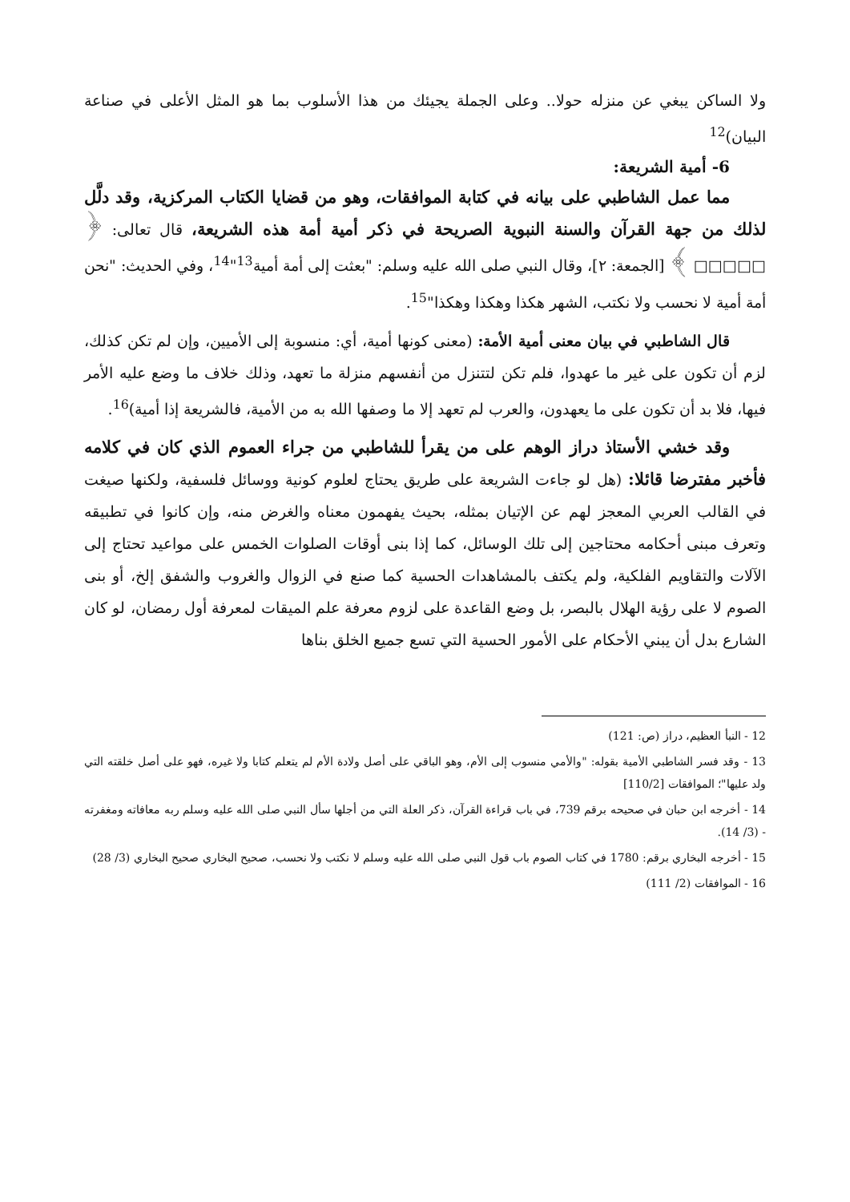ولا الساكن يبغي عن منزله حولا.. وعلى الجملة يجيئك من هذا الأسلوب بما هو المثل الأعلى في صناعة البيان)<sup>12</sup>
6- أمية الشريعة:
مما عمل الشاطبي على بيانه في كتابة الموافقات، وهو من قضايا الكتاب المركزية، وقد دلَّل لذلك من جهة القرآن والسنة النبوية الصريحة في ذكر أمية أمة هذه الشريعة، قال تعالى: ﴿ □□□□□ ﴾ [الجمعة: ٢]، وقال النبي صلى الله عليه وسلم: "بعثت إلى أمة أمية<sup>13</sup>"<sup>14</sup>، وفي الحديث: "نحن أمة أمية لا نحسب ولا نكتب، الشهر هكذا وهكذا وهكذا"<sup>15</sup>.
قال الشاطبي في بيان معنى أمية الأمة: (معنى كونها أمية، أي: منسوبة إلى الأميين، وإن لم تكن كذلك، لزم أن تكون على غير ما عهدوا، فلم تكن لتتنزل من أنفسهم منزلة ما تعهد، وذلك خلاف ما وضع عليه الأمر فيها، فلا بد أن تكون على ما يعهدون، والعرب لم تعهد إلا ما وصفها الله به من الأمية، فالشريعة إذا أمية)<sup>16</sup>.
وقد خشي الأستاذ دراز الوهم على من يقرأ للشاطبي من جراء العموم الذي كان في كلامه فأخبر مفترضا قائلا: (هل لو جاءت الشريعة على طريق يحتاج لعلوم كونية ووسائل فلسفية، ولكنها صيغت في القالب العربي المعجز لهم عن الإتيان بمثله، بحيث يفهمون معناه والغرض منه، وإن كانوا في تطبيقه وتعرف مبنى أحكامه محتاجين إلى تلك الوسائل، كما إذا بنى أوقات الصلوات الخمس على مواعيد تحتاج إلى الآلات والتقاويم الفلكية، ولم يكتف بالمشاهدات الحسية كما صنع في الزوال والغروب والشفق إلخ، أو بنى الصوم لا على رؤية الهلال بالبصر، بل وضع القاعدة على لزوم معرفة علم الميقات لمعرفة أول رمضان، لو كان الشارع بدل أن يبني الأحكام على الأمور الحسية التي تسع جميع الخلق بناها
12 - النبأ العظيم، دراز (ص: 121)
13 - وقد فسر الشاطبي الأمية بقوله: "والأمي منسوب إلى الأم، وهو الباقي على أصل ولادة الأم لم يتعلم كتابا ولا غيره، فهو على أصل خلقته التي ولد عليها"؛ الموافقات [110/2]
14 - أخرجه ابن حبان في صحيحه برقم 739، في باب قراءة القرآن، ذكر العلة التي من أجلها سأل النبي صلى الله عليه وسلم ربه معافاته ومغفرته - (3/ 14).
15 - أخرجه البخاري برقم: 1780 في كتاب الصوم باب قول النبي صلى الله عليه وسلم لا نكتب ولا نحسب، صحيح البخاري صحيح البخاري (3/ 28)
16 - الموافقات (2/ 111)